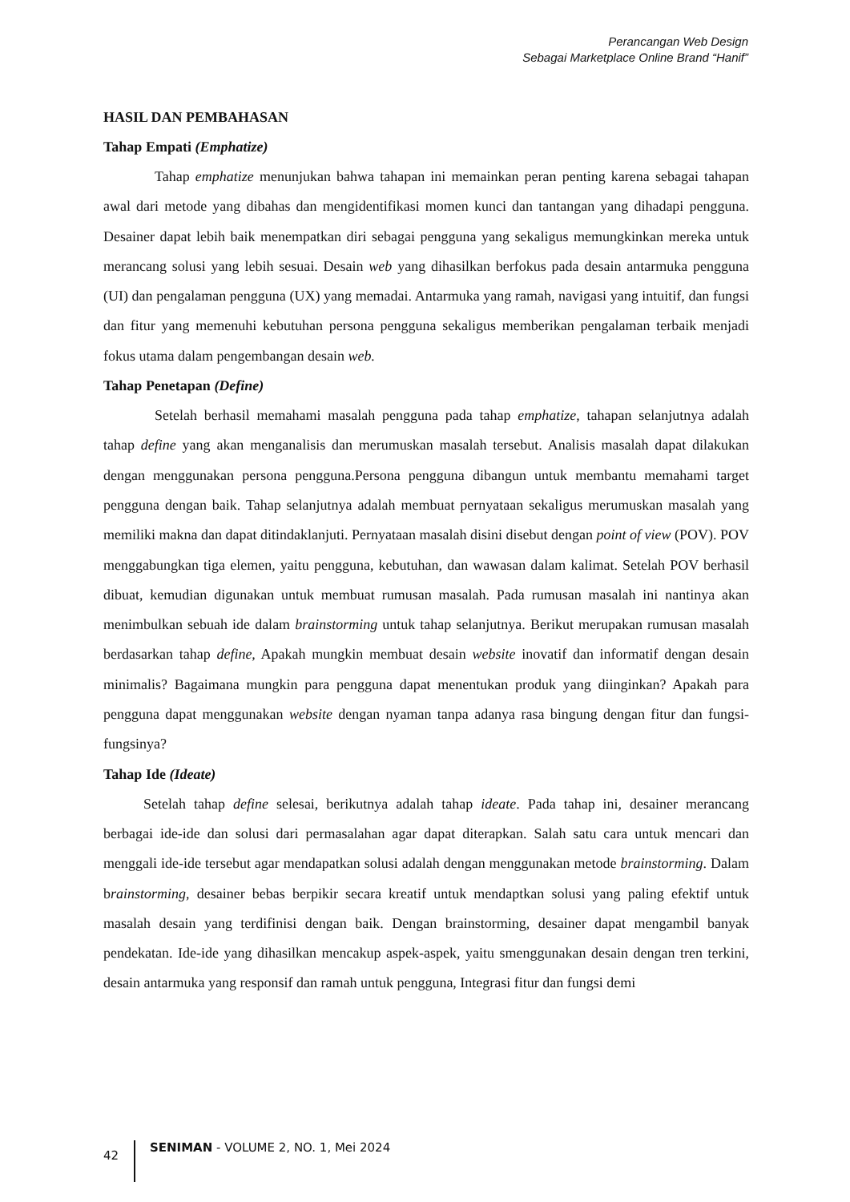Perancangan Web Design
Sebagai Marketplace Online Brand “Hanif”
HASIL DAN PEMBAHASAN
Tahap Empati (Emphatize)
Tahap emphatize menunjukan bahwa tahapan ini memainkan peran penting karena sebagai tahapan awal dari metode yang dibahas dan mengidentifikasi momen kunci dan tantangan yang dihadapi pengguna. Desainer dapat lebih baik menempatkan diri sebagai pengguna yang sekaligus memungkinkan mereka untuk merancang solusi yang lebih sesuai. Desain web yang dihasilkan berfokus pada desain antarmuka pengguna (UI) dan pengalaman pengguna (UX) yang memadai. Antarmuka yang ramah, navigasi yang intuitif, dan fungsi dan fitur yang memenuhi kebutuhan persona pengguna sekaligus memberikan pengalaman terbaik menjadi fokus utama dalam pengembangan desain web.
Tahap Penetapan (Define)
Setelah berhasil memahami masalah pengguna pada tahap emphatize, tahapan selanjutnya adalah tahap define yang akan menganalisis dan merumuskan masalah tersebut. Analisis masalah dapat dilakukan dengan menggunakan persona pengguna.Persona pengguna dibangun untuk membantu memahami target pengguna dengan baik. Tahap selanjutnya adalah membuat pernyataan sekaligus merumuskan masalah yang memiliki makna dan dapat ditindaklanjuti. Pernyataan masalah disini disebut dengan point of view (POV). POV menggabungkan tiga elemen, yaitu pengguna, kebutuhan, dan wawasan dalam kalimat. Setelah POV berhasil dibuat, kemudian digunakan untuk membuat rumusan masalah. Pada rumusan masalah ini nantinya akan menimbulkan sebuah ide dalam brainstorming untuk tahap selanjutnya. Berikut merupakan rumusan masalah berdasarkan tahap define, Apakah mungkin membuat desain website inovatif dan informatif dengan desain minimalis? Bagaimana mungkin para pengguna dapat menentukan produk yang diinginkan? Apakah para pengguna dapat menggunakan website dengan nyaman tanpa adanya rasa bingung dengan fitur dan fungsi-fungsinya?
Tahap Ide (Ideate)
Setelah tahap define selesai, berikutnya adalah tahap ideate. Pada tahap ini, desainer merancang berbagai ide-ide dan solusi dari permasalahan agar dapat diterapkan. Salah satu cara untuk mencari dan menggali ide-ide tersebut agar mendapatkan solusi adalah dengan menggunakan metode brainstorming. Dalam brainstorming, desainer bebas berpikir secara kreatif untuk mendaptkan solusi yang paling efektif untuk masalah desain yang terdifinisi dengan baik. Dengan brainstorming, desainer dapat mengambil banyak pendekatan. Ide-ide yang dihasilkan mencakup aspek-aspek, yaitu smenggunakan desain dengan tren terkini, desain antarmuka yang responsif dan ramah untuk pengguna, Integrasi fitur dan fungsi demi
42 SENIMAN - VOLUME 2, NO. 1, Mei 2024